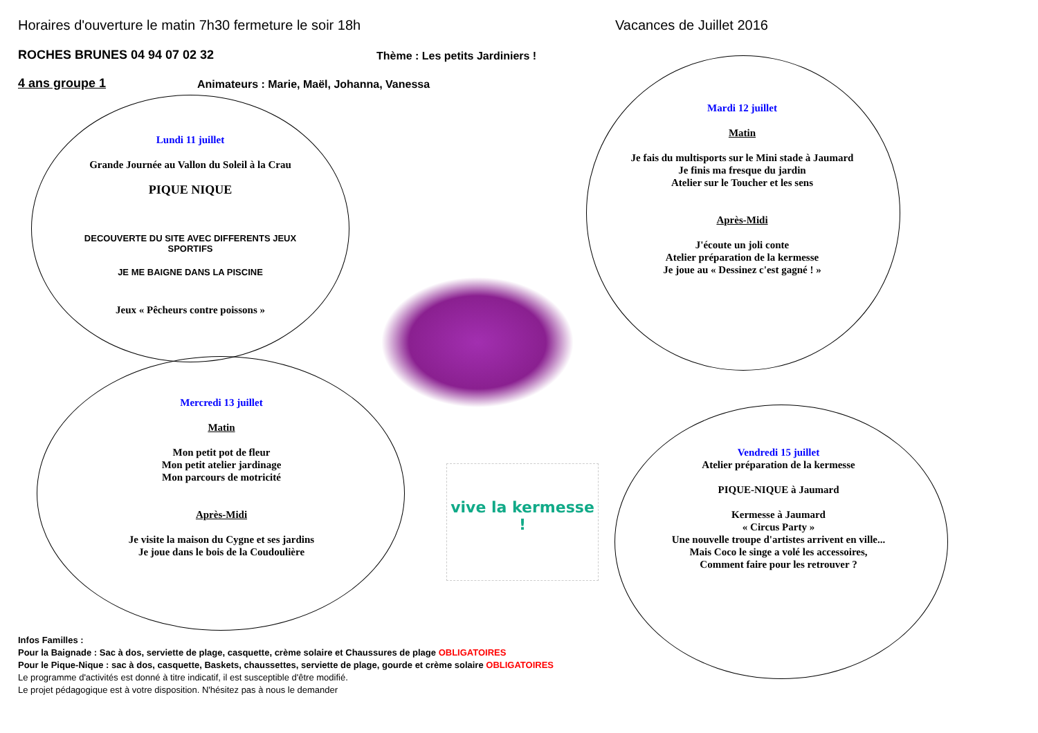vive la kermesse !
Horaires d'ouverture le matin 7h30 fermeture le soir 18h
Vacances de Juillet 2016
ROCHES BRUNES 04 94 07 02 32
Thème : Les petits Jardiniers !
4 ans groupe 1
Animateurs : Marie, Maël, Johanna, Vanessa
Lundi 11 juillet
Grande Journée au Vallon du Soleil à la Crau
PIQUE NIQUE
DECOUVERTE DU SITE AVEC DIFFERENTS JEUX SPORTIFS
JE ME BAIGNE DANS LA PISCINE
Jeux « Pêcheurs contre poissons »
Mardi 12 juillet
Matin
Je fais du multisports sur le Mini stade à Jaumard
Je finis ma fresque du jardin
Atelier sur le Toucher et les sens
Après-Midi
J'écoute un joli conte
Atelier préparation de la kermesse
Je joue au « Dessinez c'est gagné ! »
Mercredi 13 juillet
Matin
Mon petit pot de fleur
Mon petit atelier jardinage
Mon parcours de motricité
Après-Midi
Je visite la maison du Cygne et ses jardins
Je joue dans le bois de la Coudoulière
Vendredi 15 juillet
Atelier préparation de la kermesse
PIQUE-NIQUE à Jaumard
Kermesse à Jaumard
« Circus Party »
Une nouvelle troupe d'artistes arrivent en ville...
Mais Coco le singe a volé les accessoires,
Comment faire pour les retrouver ?
Infos Familles :
Pour la Baignade : Sac à dos, serviette de plage, casquette, crème solaire et Chaussures de plage OBLIGATOIRES
Pour le Pique-Nique : sac à dos, casquette, Baskets, chaussettes, serviette de plage, gourde et crème solaire OBLIGATOIRES
Le programme d'activités est donné à titre indicatif, il est susceptible d'être modifié.
Le projet pédagogique est à votre disposition. N'hésitez pas à nous le demander